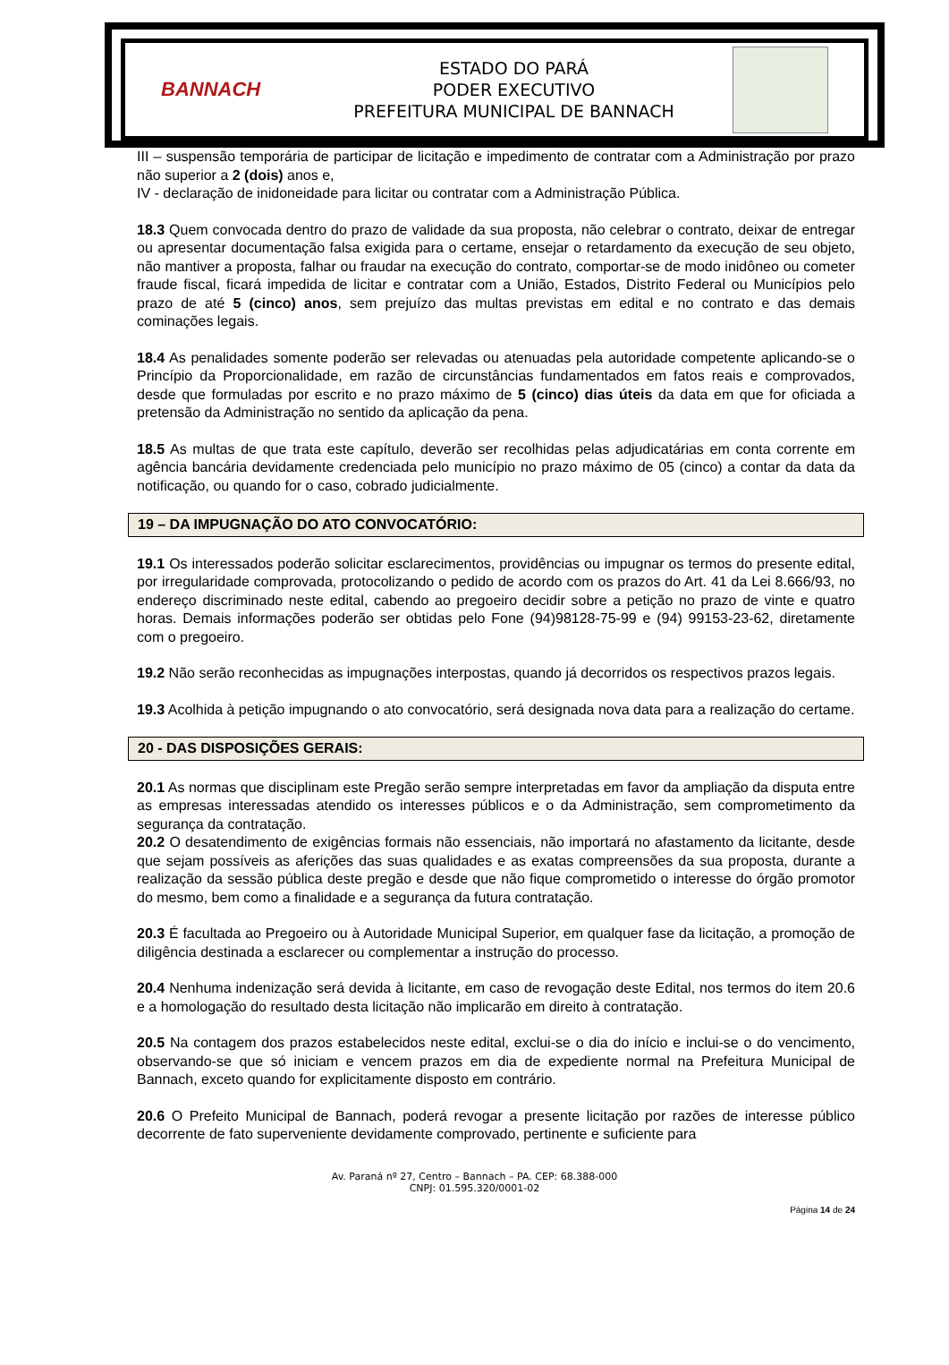BANNACH
ESTADO DO PARÁ
PODER EXECUTIVO
PREFEITURA MUNICIPAL DE BANNACH
III – suspensão temporária de participar de licitação e impedimento de contratar com a Administração por prazo não superior a 2 (dois) anos e,
IV - declaração de inidoneidade para licitar ou contratar com a Administração Pública.
18.3 Quem convocada dentro do prazo de validade da sua proposta, não celebrar o contrato, deixar de entregar ou apresentar documentação falsa exigida para o certame, ensejar o retardamento da execução de seu objeto, não mantiver a proposta, falhar ou fraudar na execução do contrato, comportar-se de modo inidôneo ou cometer fraude fiscal, ficará impedida de licitar e contratar com a União, Estados, Distrito Federal ou Municípios pelo prazo de até 5 (cinco) anos, sem prejuízo das multas previstas em edital e no contrato e das demais cominações legais.
18.4 As penalidades somente poderão ser relevadas ou atenuadas pela autoridade competente aplicando-se o Princípio da Proporcionalidade, em razão de circunstâncias fundamentados em fatos reais e comprovados, desde que formuladas por escrito e no prazo máximo de 5 (cinco) dias úteis da data em que for oficiada a pretensão da Administração no sentido da aplicação da pena.
18.5 As multas de que trata este capítulo, deverão ser recolhidas pelas adjudicatárias em conta corrente em agência bancária devidamente credenciada pelo município no prazo máximo de 05 (cinco) a contar da data da notificação, ou quando for o caso, cobrado judicialmente.
19 – DA IMPUGNAÇÃO DO ATO CONVOCATÓRIO:
19.1 Os interessados poderão solicitar esclarecimentos, providências ou impugnar os termos do presente edital, por irregularidade comprovada, protocolizando o pedido de acordo com os prazos do Art. 41 da Lei 8.666/93, no endereço discriminado neste edital, cabendo ao pregoeiro decidir sobre a petição no prazo de vinte e quatro horas. Demais informações poderão ser obtidas pelo Fone (94)98128-75-99 e (94) 99153-23-62, diretamente com o pregoeiro.
19.2 Não serão reconhecidas as impugnações interpostas, quando já decorridos os respectivos prazos legais.
19.3 Acolhida à petição impugnando o ato convocatório, será designada nova data para a realização do certame.
20 - DAS DISPOSIÇÕES GERAIS:
20.1 As normas que disciplinam este Pregão serão sempre interpretadas em favor da ampliação da disputa entre as empresas interessadas atendido os interesses públicos e o da Administração, sem comprometimento da segurança da contratação.
20.2 O desatendimento de exigências formais não essenciais, não importará no afastamento da licitante, desde que sejam possíveis as aferições das suas qualidades e as exatas compreensões da sua proposta, durante a realização da sessão pública deste pregão e desde que não fique comprometido o interesse do órgão promotor do mesmo, bem como a finalidade e a segurança da futura contratação.
20.3 É facultada ao Pregoeiro ou à Autoridade Municipal Superior, em qualquer fase da licitação, a promoção de diligência destinada a esclarecer ou complementar a instrução do processo.
20.4 Nenhuma indenização será devida à licitante, em caso de revogação deste Edital, nos termos do item 20.6 e a homologação do resultado desta licitação não implicarão em direito à contratação.
20.5 Na contagem dos prazos estabelecidos neste edital, exclui-se o dia do início e inclui-se o do vencimento, observando-se que só iniciam e vencem prazos em dia de expediente normal na Prefeitura Municipal de Bannach, exceto quando for explicitamente disposto em contrário.
20.6 O Prefeito Municipal de Bannach, poderá revogar a presente licitação por razões de interesse público decorrente de fato superveniente devidamente comprovado, pertinente e suficiente para
Av. Paraná nº 27, Centro – Bannach – PA. CEP: 68.388-000
CNPJ: 01.595.320/0001-02
Página 14 de 24